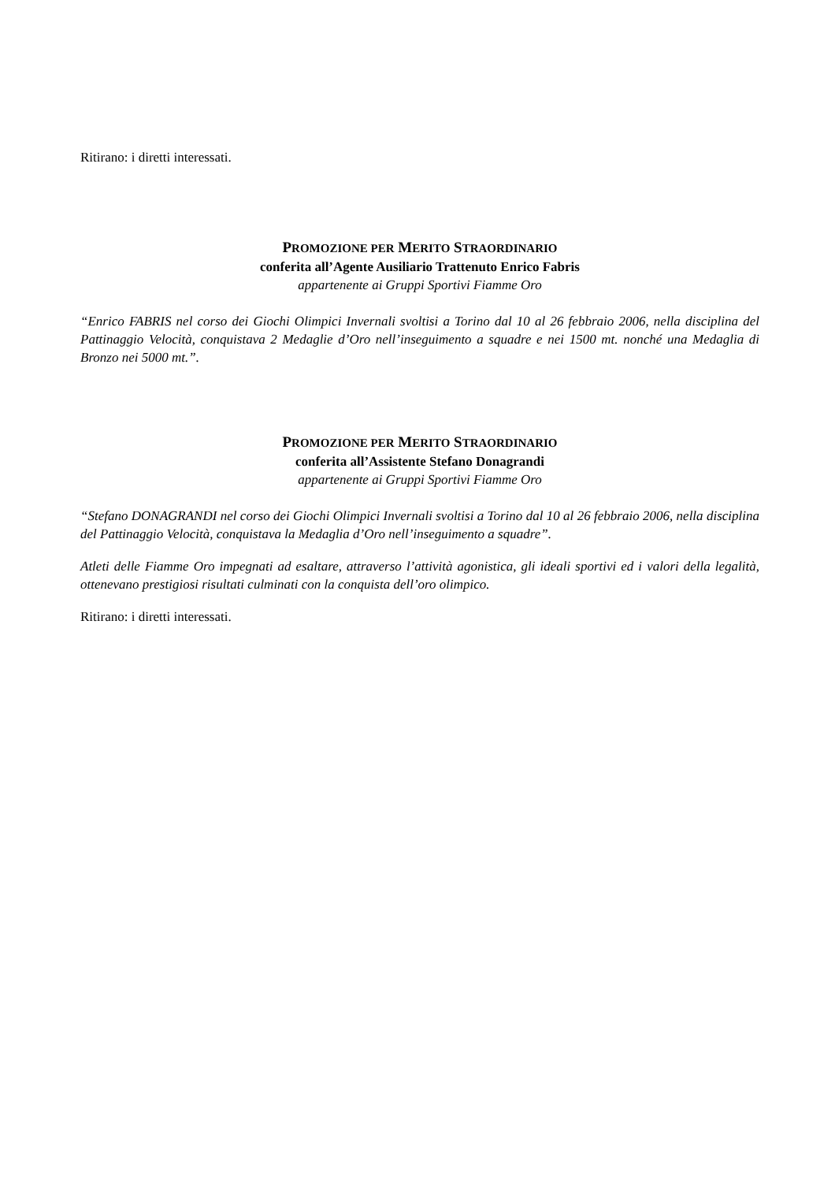Ritirano: i diretti interessati.
PROMOZIONE PER MERITO STRAORDINARIO
conferita all’Agente Ausiliario Trattenuto Enrico Fabris
appartenente ai Gruppi Sportivi Fiamme Oro
“Enrico FABRIS nel corso dei Giochi Olimpici Invernali svoltisi a Torino dal 10 al 26 febbraio 2006, nella disciplina del Pattinaggio Velocità, conquistava 2 Medaglie d’Oro nell’inseguimento a squadre e nei 1500 mt. nonché una Medaglia di Bronzo nei 5000 mt.”.
PROMOZIONE PER MERITO STRAORDINARIO
conferita all’Assistente Stefano Donagrandi
appartenente ai Gruppi Sportivi Fiamme Oro
“Stefano DONAGRANDI nel corso dei Giochi Olimpici Invernali svoltisi a Torino dal 10 al 26 febbraio 2006, nella disciplina del Pattinaggio Velocità, conquistava la Medaglia d’Oro nell’inseguimento a squadre”.
Atleti delle Fiamme Oro impegnati ad esaltare, attraverso l’attività agonistica, gli ideali sportivi ed i valori della legalità, ottenevano prestigiosi risultati culminati con la conquista dell’oro olimpico.
Ritirano: i diretti interessati.